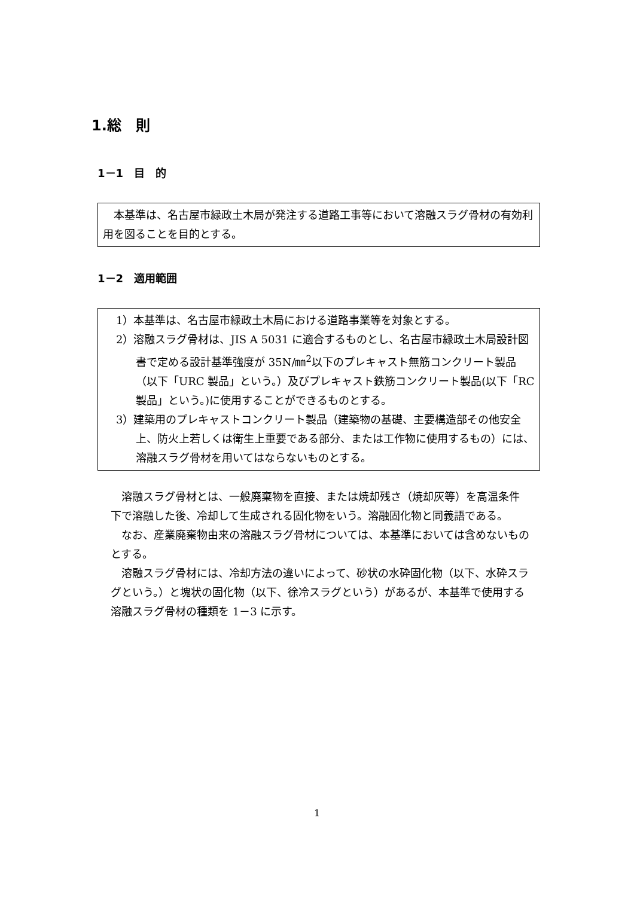1.総　則
1－1　目　的
　本基準は、名古屋市緑政土木局が発注する道路工事等において溶融スラグ骨材の有効利用を図ることを目的とする。
1－2　適用範囲
1）本基準は、名古屋市緑政土木局における道路事業等を対象とする。
2）溶融スラグ骨材は、JIS A 5031 に適合するものとし、名古屋市緑政土木局設計図書で定める設計基準強度が 35N/㎜<sup>2</sup>以下のプレキャスト無筋コンクリート製品（以下「URC 製品」という。）及びプレキャスト鉄筋コンクリート製品(以下「RC 製品」という。)に使用することができるものとする。
3）建築用のプレキャストコンクリート製品（建築物の基礎、主要構造部その他安全上、防火上若しくは衛生上重要である部分、または工作物に使用するもの）には、溶融スラグ骨材を用いてはならないものとする。
　溶融スラグ骨材とは、一般廃棄物を直接、または焼却残さ（焼却灰等）を高温条件下で溶融した後、冷却して生成される固化物をいう。溶融固化物と同義語である。
　なお、産業廃棄物由来の溶融スラグ骨材については、本基準においては含めないものとする。
　溶融スラグ骨材には、冷却方法の違いによって、砂状の水砕固化物（以下、水砕スラグという。）と塊状の固化物（以下、徐冷スラグという）があるが、本基準で使用する溶融スラグ骨材の種類を 1－3 に示す。
1